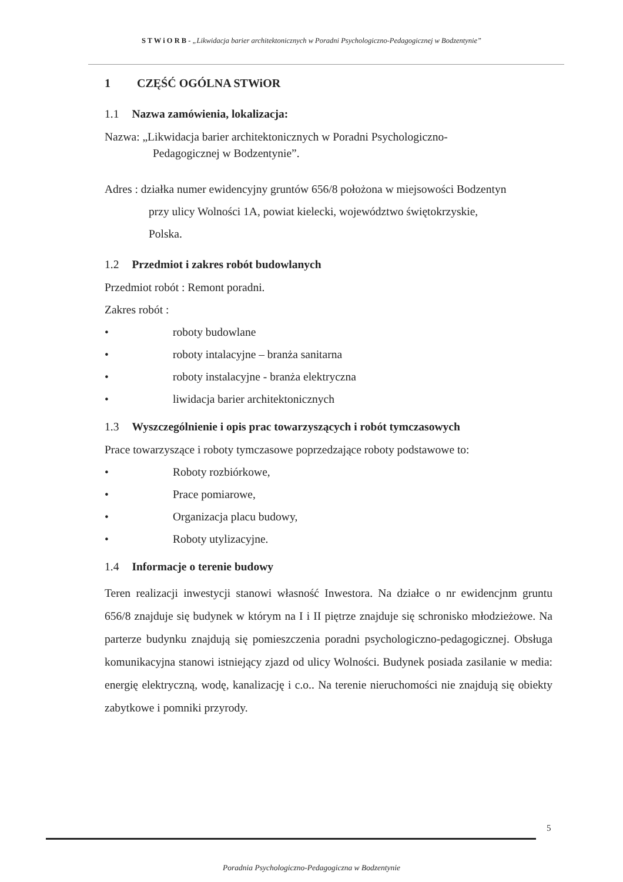S T W i O R B - „Likwidacja barier architektonicznych w Poradni Psychologiczno-Pedagogicznej w Bodzentynie”
1 CZĘŚĆ OGÓLNA STWiOR
1.1 Nazwa zamówienia, lokalizacja:
Nazwa: „Likwidacja barier architektonicznych w Poradni Psychologiczno-
Pedagogicznej w Bodzentynie”.
Adres : działka numer ewidencyjny gruntów 656/8 położona w miejsowości Bodzentyn
przy ulicy Wolności 1A, powiat kielecki, województwo świętokrzyskie,
Polska.
1.2 Przedmiot i zakres robót budowlanych
Przedmiot robót : Remont poradni.
Zakres robót :
• roboty budowlane
• roboty intalacyjne – branża sanitarna
• roboty instalacyjne - branża elektryczna
• liwidacja barier architektonicznych
1.3 Wyszczególnienie i opis prac towarzyszących i robót tymczasowych
Prace towarzyszące i roboty tymczasowe poprzedzające roboty podstawowe to:
• Roboty rozbiórkowe,
• Prace pomiarowe,
• Organizacja placu budowy,
• Roboty utylizacyjne.
1.4 Informacje o terenie budowy
Teren realizacji inwestycji stanowi własność Inwestora. Na działce o nr ewidencjnm gruntu 656/8 znajduje się budynek w którym na I i II piętrze znajduje się schronisko młodzieżowe. Na parterze budynku znajdują się pomieszczenia poradni psychologiczno-pedagogicznej. Obsługa komunikacyjna stanowi istniejący zjazd od ulicy Wolności. Budynek posiada zasilanie w media: energię elektryczną, wodę, kanalizację i c.o.. Na terenie nieruchomości nie znajdują się obiekty zabytkowe i pomniki przyrody.
5
Poradnia Psychologiczno-Pedagogiczna w Bodzentynie